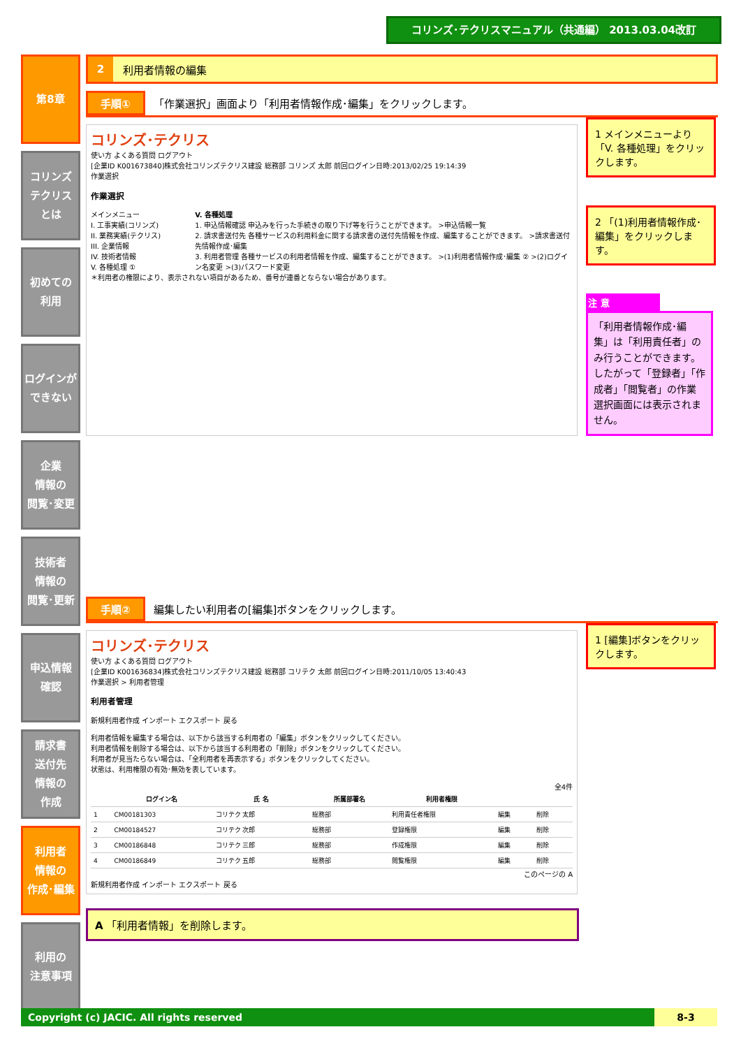コリンズ･テクリスマニュアル（共通編） 2013.03.04改訂
第8章
コリンズ
テクリス
とは
初めての
利用
ログインが
できない
企業
情報の
閲覧･変更
技術者
情報の
閲覧･更新
申込情報
確認
請求書
送付先
情報の
作成
利用者
情報の
作成･編集
利用の
注意事項
2 利用者情報の編集
手順① 「作業選択」画面より「利用者情報作成･編集」をクリックします。
コリンズ･テクリス
使い方 よくある質問 ログアウト
[企業ID K001673840]株式会社コリンズテクリス建設 総務部 コリンズ 太郎 前回ログイン日時:2013/02/25 19:14:39
作業選択
作業選択
メインメニュー
I. 工事実績(コリンズ)
II. 業務実績(テクリス)
III. 企業情報
IV. 技術者情報
V. 各種処理 ①
V. 各種処理
1. 申込情報確認 申込みを行った手続きの取り下げ等を行うことができます。 >申込情報一覧
2. 請求書送付先 各種サービスの利用料金に関する請求書の送付先情報を作成、編集することができます。 >請求書送付先情報作成･編集
3. 利用者管理 各種サービスの利用者情報を作成、編集することができます。 >(1)利用者情報作成･編集 ② >(2)ログイン名変更 >(3)パスワード変更
＊利用者の権限により、表示されない項目があるため、番号が連番とならない場合があります。
1 メインメニューより「V. 各種処理」をクリックします。
2 「(1)利用者情報作成･編集」をクリックします。
注 意
「利用者情報作成･編集」は「利用責任者」のみ行うことができます。したがって「登録者」「作成者」「閲覧者」の作業選択画面には表示されません。
手順② 編集したい利用者の[編集]ボタンをクリックします。
コリンズ･テクリス
使い方 よくある質問 ログアウト
[企業ID K001636834]株式会社コリンズテクリス建設 総務部 コリテク 太郎 前回ログイン日時:2011/10/05 13:40:43
作業選択 > 利用者管理
利用者管理
新規利用者作成 インポート エクスポート 戻る
利用者情報を編集する場合は、以下から該当する利用者の「編集」ボタンをクリックしてください。
利用者情報を削除する場合は、以下から該当する利用者の「削除」ボタンをクリックしてください。
利用者が見当たらない場合は、「全利用者を再表示する」ボタンをクリックしてください。
状態は、利用権限の有効･無効を表しています。
全4件
| | ログイン名 | 氏 名 | 所属部署名 | 利用者権限 | | |
| --- | --- | --- | --- | --- | --- | --- |
| 1 | CM00181303 | コリテク 太郎 | 総務部 | 利用責任者権限 | 編集 | 削除 |
| 2 | CM00184527 | コリテク 次郎 | 総務部 | 登録権限 | 編集 | 削除 |
| 3 | CM00186848 | コリテク 三郎 | 総務部 | 作成権限 | 編集 | 削除 |
| 4 | CM00186849 | コリテク 五郎 | 総務部 | 閲覧権限 | 編集 | 削除 |
このページの A
新規利用者作成 インポート エクスポート 戻る
1 [編集]ボタンをクリックします。
A 「利用者情報」を削除します。
Copyright (c) JACIC. All rights reserved 8-3